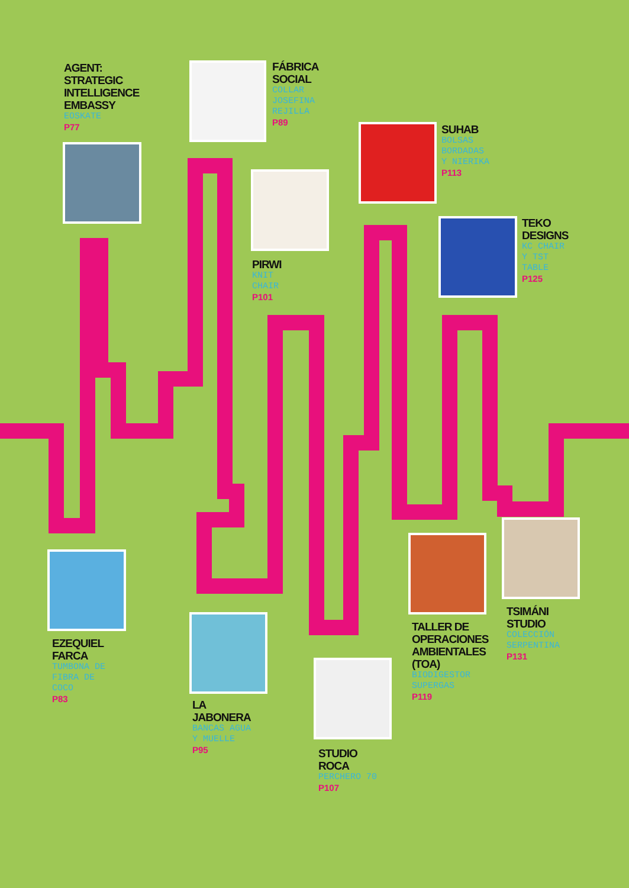AGENT:
STRATEGIC
INTELLIGENCE
EMBASSY
EOSKATE
P77
FÁBRICA
SOCIAL
COLLAR
JOSEFINA
REJILLA
P89
SUHAB
BOLSAS
BORDADAS
Y NIERIKA
P113
PIRWI
KNIT
CHAIR
P101
TEKO
DESIGNS
KC CHAIR
Y TST
TABLE
P125
EZEQUIEL
FARCA
TUMBONA DE
FIBRA DE
COCO
P83
LA
JABONERA
BANCAS AGUA
Y MUELLE
P95
STUDIO
ROCA
PERCHERO 70
P107
TALLER DE
OPERACIONES
AMBIENTALES
(TOA)
BIODIGESTOR
SUPERGAS
P119
TSIMÁNI
STUDIO
COLECCIÓN
SERPENTINA
P131